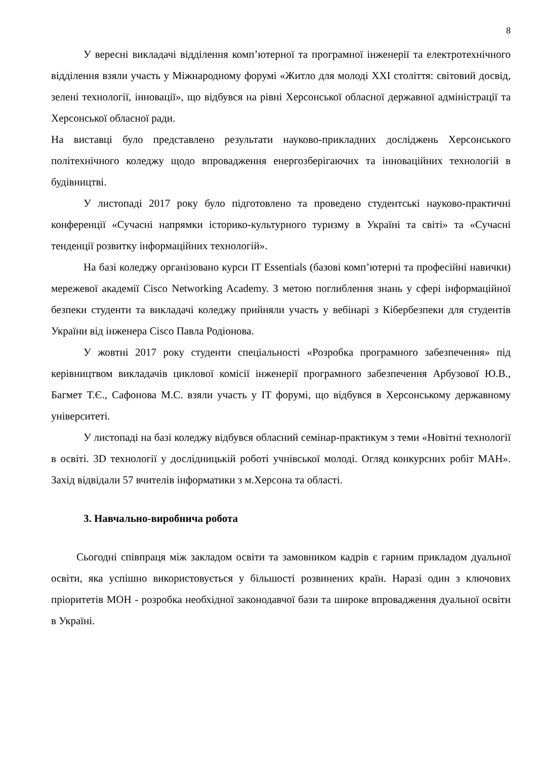8
У вересні викладачі відділення комп’ютерної та програмної інженерії та електротехнічного відділення взяли участь у Міжнародному форумі «Житло для молоді XXI століття: світовий досвід, зелені технології, інновації», що відбувся на рівні Херсонської обласної державної адміністрації та Херсонської обласної ради.
На виставці було представлено результати науково-прикладних досліджень Херсонського політехнічного коледжу щодо впровадження енергозберігаючих та інноваційних технологій в будівництві.
У листопаді 2017 року було підготовлено та проведено студентські науково-практичні конференції «Сучасні напрямки історико-культурного туризму в Україні та світі» та «Сучасні тенденції розвитку інформаційних технологій».
На базі коледжу організовано курси IT Essentials (базові комп’ютерні та професійні навички) мережевої академії Cisco Networking Academy. З метою поглиблення знань у сфері інформаційної безпеки студенти та викладачі коледжу прийняли участь у вебінарі з Кібербезпеки для студентів України від інженера Cisco Павла Родіонова.
У жовтні 2017 року студенти спеціальності «Розробка програмного забезпечення» під керівництвом викладачів циклової комісії інженерії програмного забезпечення Арбузової Ю.В., Багмет Т.Є., Сафонова М.С. взяли участь у IT форумі, що відбувся в Херсонському державному університеті.
У листопаді на базі коледжу відбувся обласний семінар-практикум з теми «Новітні технології в освіті. 3D технології у дослідницькій роботі учнівської молоді. Огляд конкурсних робіт МАН». Захід відвідали 57 вчителів інформатики з м.Херсона та області.
3. Навчально-виробнича робота
Сьогодні співпраця між закладом освіти та замовником кадрів є гарним прикладом дуальної освіти, яка успішно використовується у більшості розвинених країн. Наразі один з ключових пріоритетів МОН - розробка необхідної законодавчої бази та широке впровадження дуальної освіти в Україні.